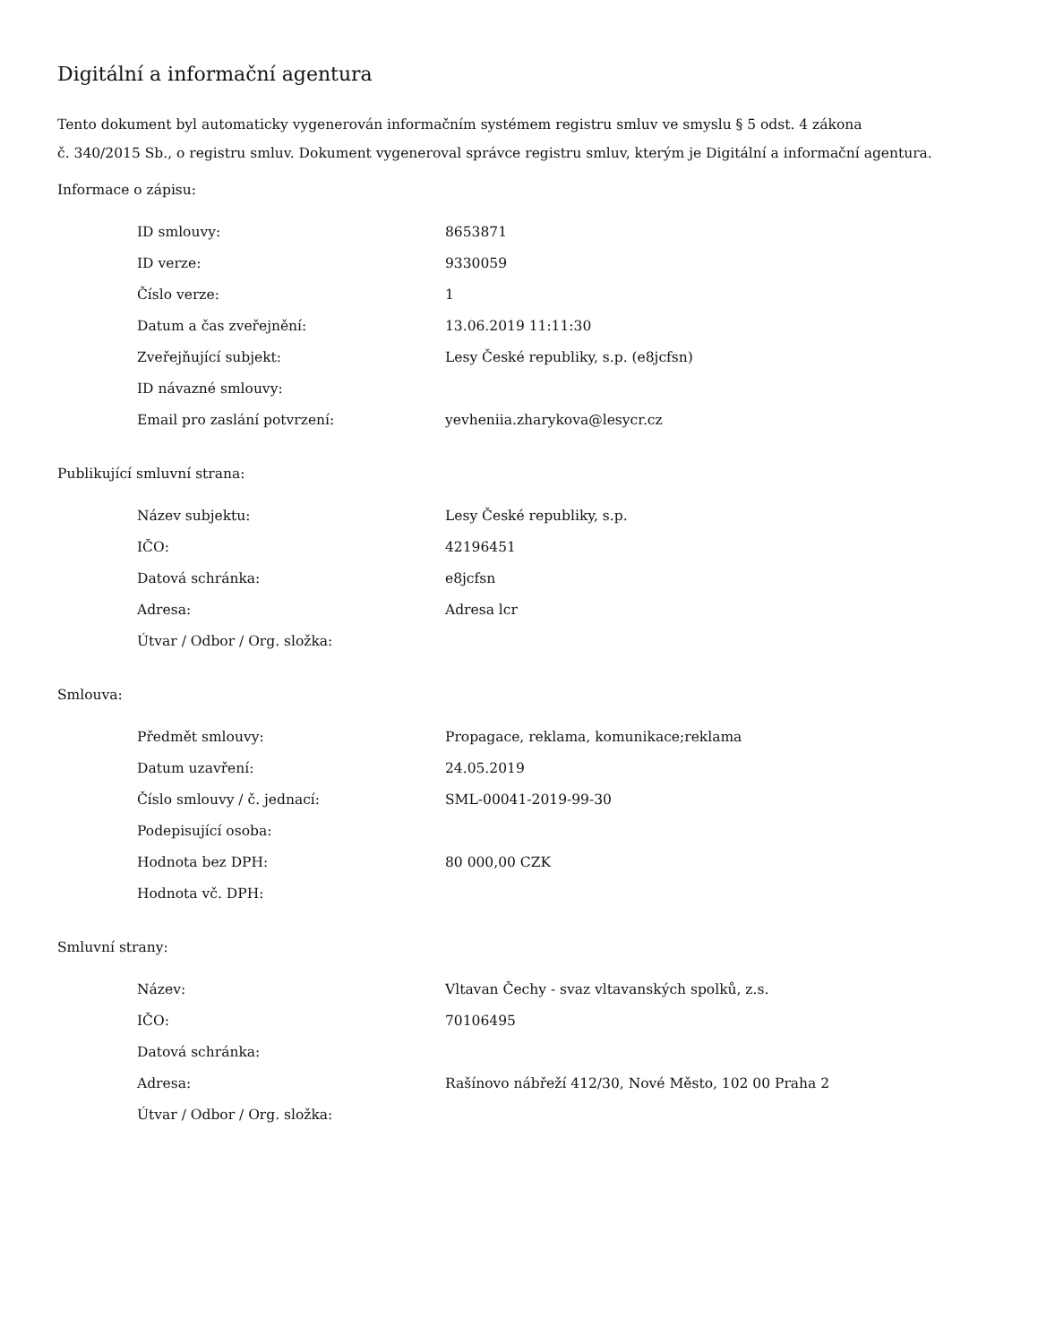Digitální a informační agentura
Tento dokument byl automaticky vygenerován informačním systémem registru smluv ve smyslu § 5 odst. 4 zákona
č. 340/2015 Sb., o registru smluv. Dokument vygeneroval správce registru smluv, kterým je Digitální a informační agentura.
Informace o zápisu:
| ID smlouvy: | 8653871 |
| ID verze: | 9330059 |
| Číslo verze: | 1 |
| Datum a čas zveřejnění: | 13.06.2019 11:11:30 |
| Zveřejňující subjekt: | Lesy České republiky, s.p. (e8jcfsn) |
| ID návazné smlouvy: | |
| Email pro zaslání potvrzení: | yevheniia.zharykova@lesycr.cz |
Publikující smluvní strana:
| Název subjektu: | Lesy České republiky, s.p. |
| IČO: | 42196451 |
| Datová schránka: | e8jcfsn |
| Adresa: | Adresa lcr |
| Útvar / Odbor / Org. složka: | |
Smlouva:
| Předmět smlouvy: | Propagace, reklama, komunikace;reklama |
| Datum uzavření: | 24.05.2019 |
| Číslo smlouvy / č. jednací: | SML-00041-2019-99-30 |
| Podepisující osoba: | |
| Hodnota bez DPH: | 80 000,00 CZK |
| Hodnota vč. DPH: | |
Smluvní strany:
| Název: | Vltavan Čechy - svaz vltavanských spolků, z.s. |
| IČO: | 70106495 |
| Datová schránka: | |
| Adresa: | Rašínovo nábřeží 412/30, Nové Město, 102 00 Praha 2 |
| Útvar / Odbor / Org. složka: | |